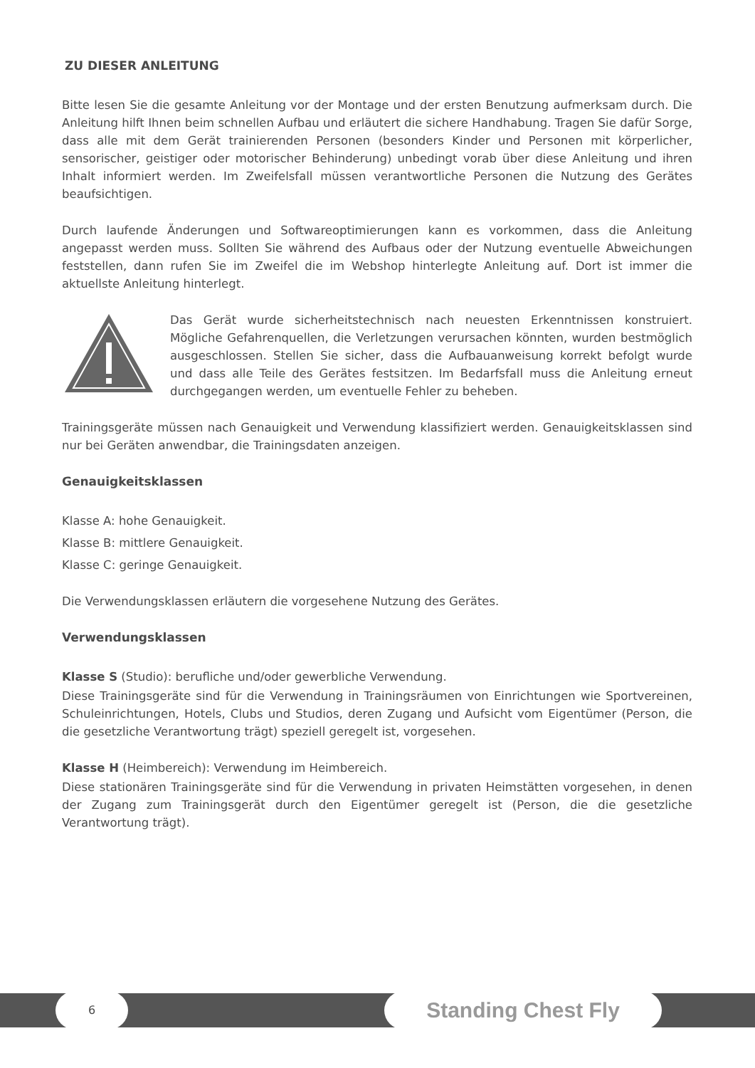ZU DIESER ANLEITUNG
Bitte lesen Sie die gesamte Anleitung vor der Montage und der ersten Benutzung aufmerksam durch. Die Anleitung hilft Ihnen beim schnellen Aufbau und erläutert die sichere Handhabung. Tragen Sie dafür Sorge, dass alle mit dem Gerät trainierenden Personen (besonders Kinder und Personen mit körperlicher, sensorischer, geistiger oder motorischer Behinderung) unbedingt vorab über diese Anleitung und ihren Inhalt informiert werden. Im Zweifelsfall müssen verantwortliche Personen die Nutzung des Gerätes beaufsichtigen.
Durch laufende Änderungen und Softwareoptimierungen kann es vorkommen, dass die Anleitung angepasst werden muss. Sollten Sie während des Aufbaus oder der Nutzung eventuelle Abweichungen feststellen, dann rufen Sie im Zweifel die im Webshop hinterlegte Anleitung auf. Dort ist immer die aktuellste Anleitung hinterlegt.
Das Gerät wurde sicherheitstechnisch nach neuesten Erkenntnissen konstruiert. Mögliche Gefahrenquellen, die Verletzungen verursachen könnten, wurden bestmöglich ausgeschlossen. Stellen Sie sicher, dass die Aufbauanweisung korrekt befolgt wurde und dass alle Teile des Gerätes festsitzen. Im Bedarfsfall muss die Anleitung erneut durchgegangen werden, um eventuelle Fehler zu beheben.
Trainingsgeräte müssen nach Genauigkeit und Verwendung klassifiziert werden. Genauigkeitsklassen sind nur bei Geräten anwendbar, die Trainingsdaten anzeigen.
Genauigkeitsklassen
Klasse A: hohe Genauigkeit.
Klasse B: mittlere Genauigkeit.
Klasse C: geringe Genauigkeit.
Die Verwendungsklassen erläutern die vorgesehene Nutzung des Gerätes.
Verwendungsklassen
Klasse S (Studio): berufliche und/oder gewerbliche Verwendung.
Diese Trainingsgeräte sind für die Verwendung in Trainingsräumen von Einrichtungen wie Sportvereinen, Schuleinrichtungen, Hotels, Clubs und Studios, deren Zugang und Aufsicht vom Eigentümer (Person, die die gesetzliche Verantwortung trägt) speziell geregelt ist, vorgesehen.
Klasse H (Heimbereich): Verwendung im Heimbereich.
Diese stationären Trainingsgeräte sind für die Verwendung in privaten Heimstätten vorgesehen, in denen der Zugang zum Trainingsgerät durch den Eigentümer geregelt ist (Person, die die gesetzliche Verantwortung trägt).
6 Standing Chest Fly